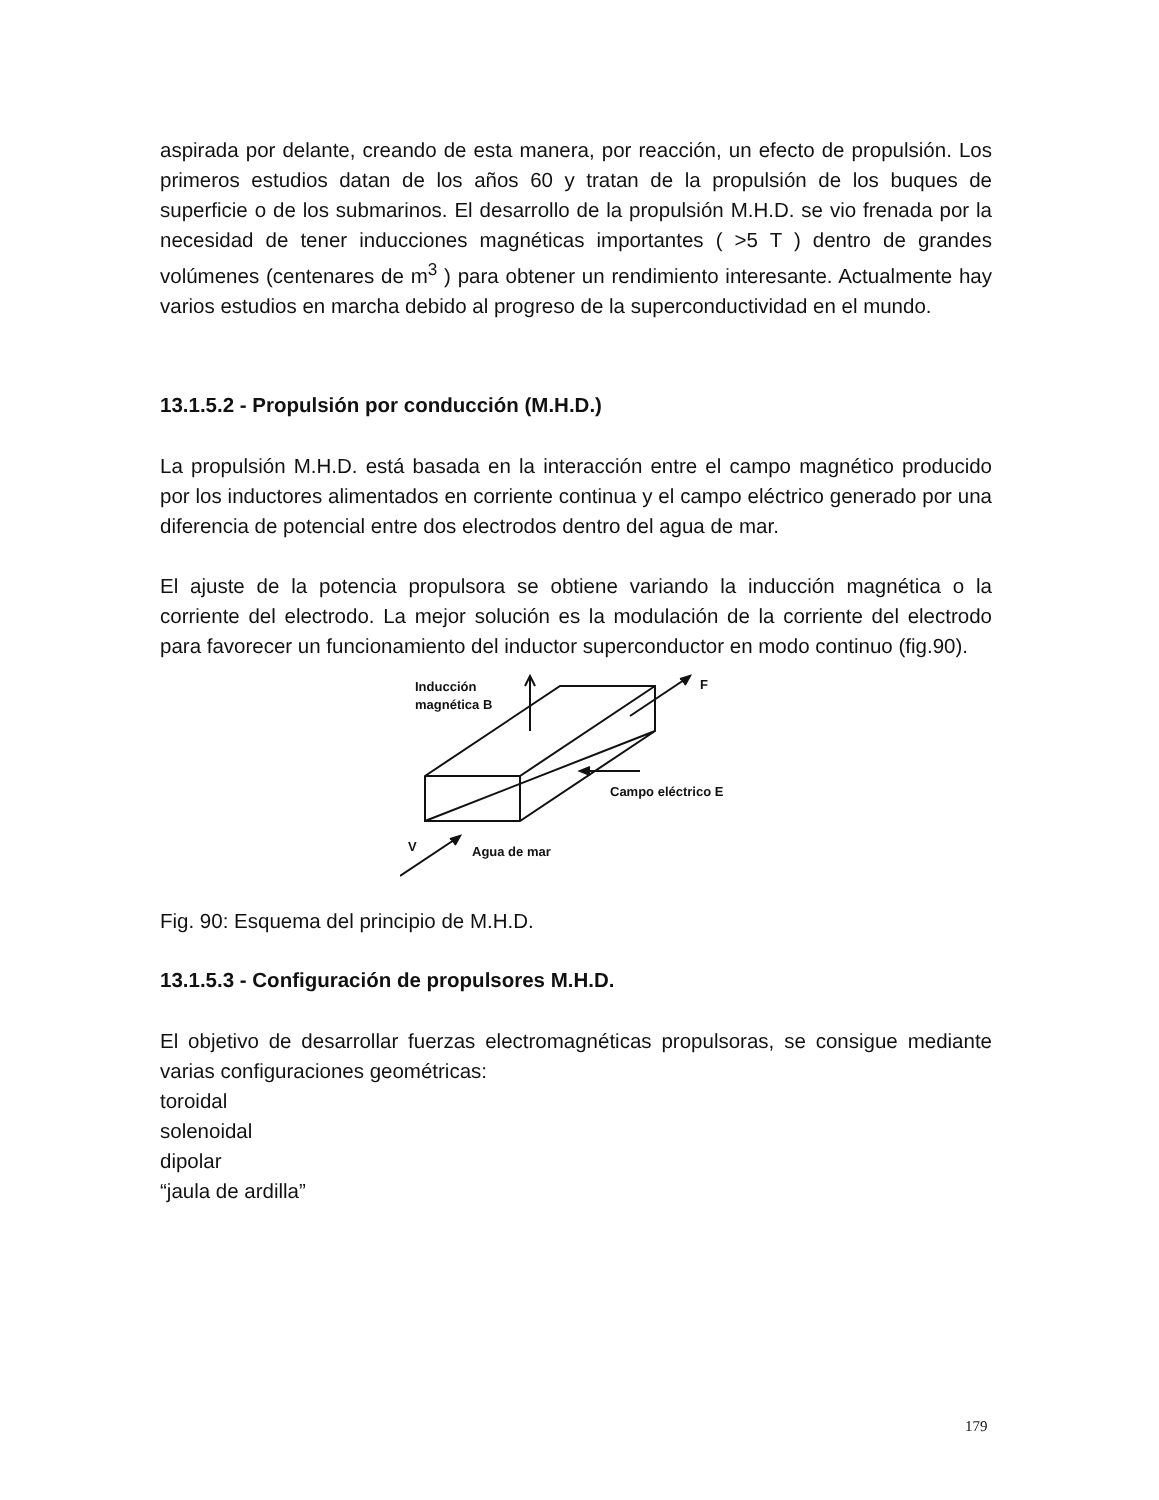aspirada por delante, creando de esta manera, por reacción, un efecto de propulsión. Los primeros estudios datan de los años 60 y tratan de la propulsión de los buques de superficie o de los submarinos. El desarrollo de la propulsión M.H.D. se vio frenada por la necesidad de tener inducciones magnéticas importantes ( >5 T ) dentro de grandes volúmenes (centenares de m<sup>3</sup> ) para obtener un rendimiento interesante. Actualmente hay varios estudios en marcha debido al progreso de la superconductividad en el mundo.
13.1.5.2 - Propulsión por conducción (M.H.D.)
La propulsión M.H.D. está basada en la interacción entre el campo magnético producido por los inductores alimentados en corriente continua y el campo eléctrico generado por una diferencia de potencial entre dos electrodos dentro del agua de mar.
El ajuste de la potencia propulsora se obtiene variando la inducción magnética o la corriente del electrodo. La mejor solución es la modulación de la corriente del electrodo para favorecer un funcionamiento del inductor superconductor en modo continuo (fig.90).
Inducción
magnética B
F
Campo eléctrico E
V
Agua de mar
Fig. 90: Esquema del principio de M.H.D.
13.1.5.3 - Configuración de propulsores M.H.D.
El objetivo de desarrollar fuerzas electromagnéticas propulsoras, se consigue mediante varias configuraciones geométricas:
toroidal
solenoidal
dipolar
“jaula de ardilla”
179